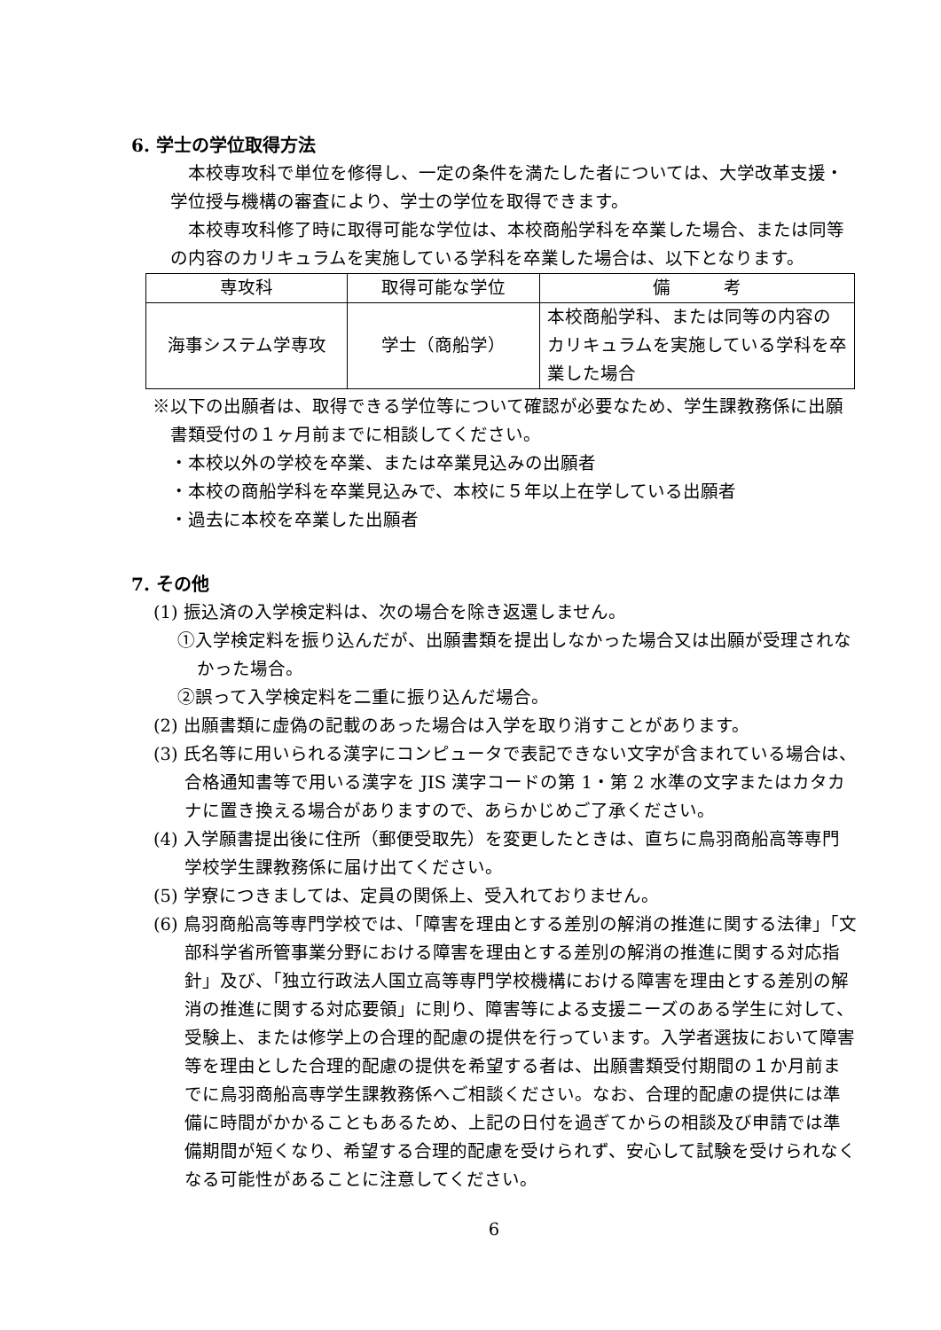6. 学士の学位取得方法
　本校専攻科で単位を修得し、一定の条件を満たした者については、大学改革支援・学位授与機構の審査により、学士の学位を取得できます。
　本校専攻科修了時に取得可能な学位は、本校商船学科を卒業した場合、または同等の内容のカリキュラムを実施している学科を卒業した場合は、以下となります。
| 専攻科 | 取得可能な学位 | 備 考 |
| --- | --- | --- |
| 海事システム学専攻 | 学士（商船学） | 本校商船学科、または同等の内容のカリキュラムを実施している学科を卒業した場合 |
※以下の出願者は、取得できる学位等について確認が必要なため、学生課教務係に出願書類受付の１ヶ月前までに相談してください。
・本校以外の学校を卒業、または卒業見込みの出願者
・本校の商船学科を卒業見込みで、本校に５年以上在学している出願者
・過去に本校を卒業した出願者
7. その他
(1) 振込済の入学検定料は、次の場合を除き返還しません。
①入学検定料を振り込んだが、出願書類を提出しなかった場合又は出願が受理されなかった場合。
②誤って入学検定料を二重に振り込んだ場合。
(2) 出願書類に虚偽の記載のあった場合は入学を取り消すことがあります。
(3) 氏名等に用いられる漢字にコンピュータで表記できない文字が含まれている場合は、合格通知書等で用いる漢字を JIS 漢字コードの第 1・第 2 水準の文字またはカタカナに置き換える場合がありますので、あらかじめご了承ください。
(4) 入学願書提出後に住所（郵便受取先）を変更したときは、直ちに鳥羽商船高等専門学校学生課教務係に届け出てください。
(5) 学寮につきましては、定員の関係上、受入れておりません。
(6) 鳥羽商船高等専門学校では、「障害を理由とする差別の解消の推進に関する法律」「文部科学省所管事業分野における障害を理由とする差別の解消の推進に関する対応指針」及び、「独立行政法人国立高等専門学校機構における障害を理由とする差別の解消の推進に関する対応要領」に則り、障害等による支援ニーズのある学生に対して、受験上、または修学上の合理的配慮の提供を行っています。入学者選抜において障害等を理由とした合理的配慮の提供を希望する者は、出願書類受付期間の１か月前までに鳥羽商船高専学生課教務係へご相談ください。なお、合理的配慮の提供には準備に時間がかかることもあるため、上記の日付を過ぎてからの相談及び申請では準備期間が短くなり、希望する合理的配慮を受けられず、安心して試験を受けられなくなる可能性があることに注意してください。
6